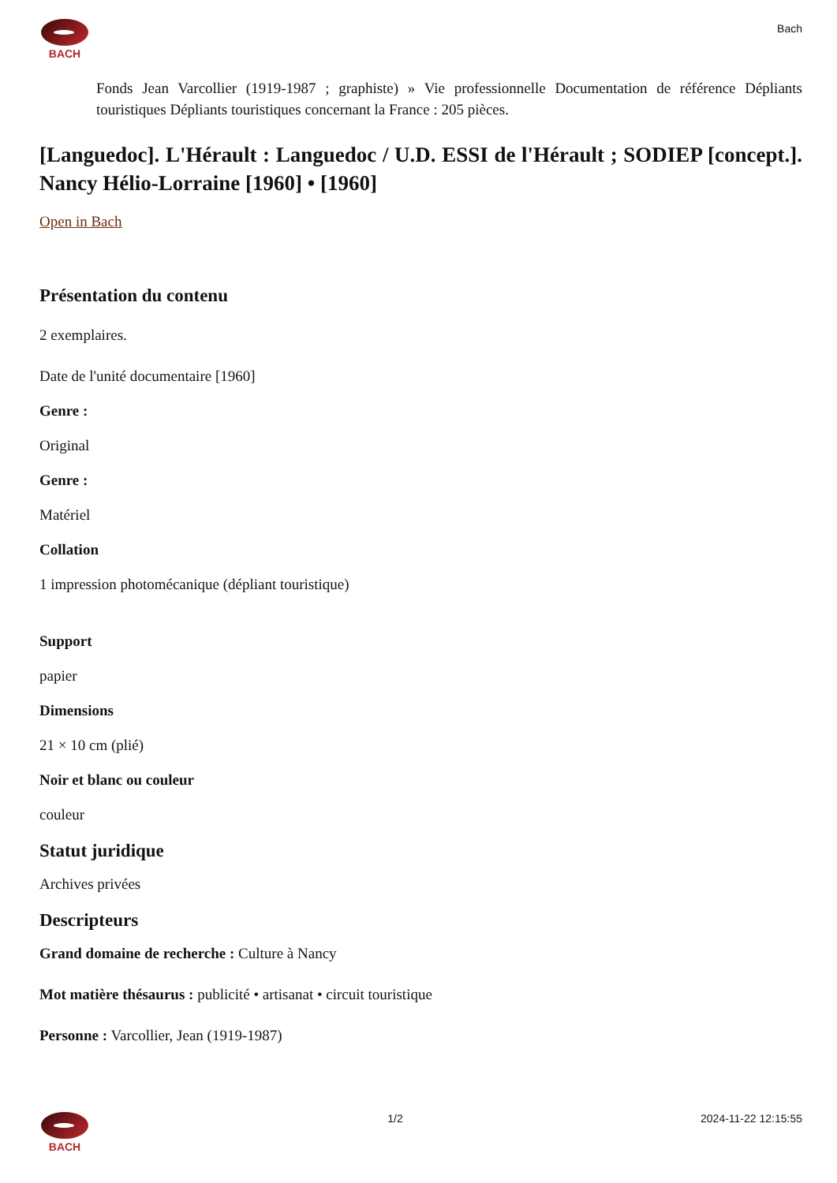BACH
Bach
Fonds Jean Varcollier (1919-1987 ; graphiste) » Vie professionnelle Documentation de référence Dépliants touristiques Dépliants touristiques concernant la France : 205 pièces.
[Languedoc]. L'Hérault : Languedoc / U.D. ESSI de l'Hérault ; SODIEP [concept.]. Nancy Hélio-Lorraine [1960] • [1960]
Open in Bach
Présentation du contenu
2 exemplaires.
Date de l'unité documentaire [1960]
Genre :
Original
Genre :
Matériel
Collation
1 impression photomécanique (dépliant touristique)
Support
papier
Dimensions
21 × 10 cm (plié)
Noir et blanc ou couleur
couleur
Statut juridique
Archives privées
Descripteurs
Grand domaine de recherche : Culture à Nancy
Mot matière thésaurus : publicité • artisanat • circuit touristique
Personne : Varcollier, Jean (1919-1987)
BACH 1/2 2024-11-22 12:15:55